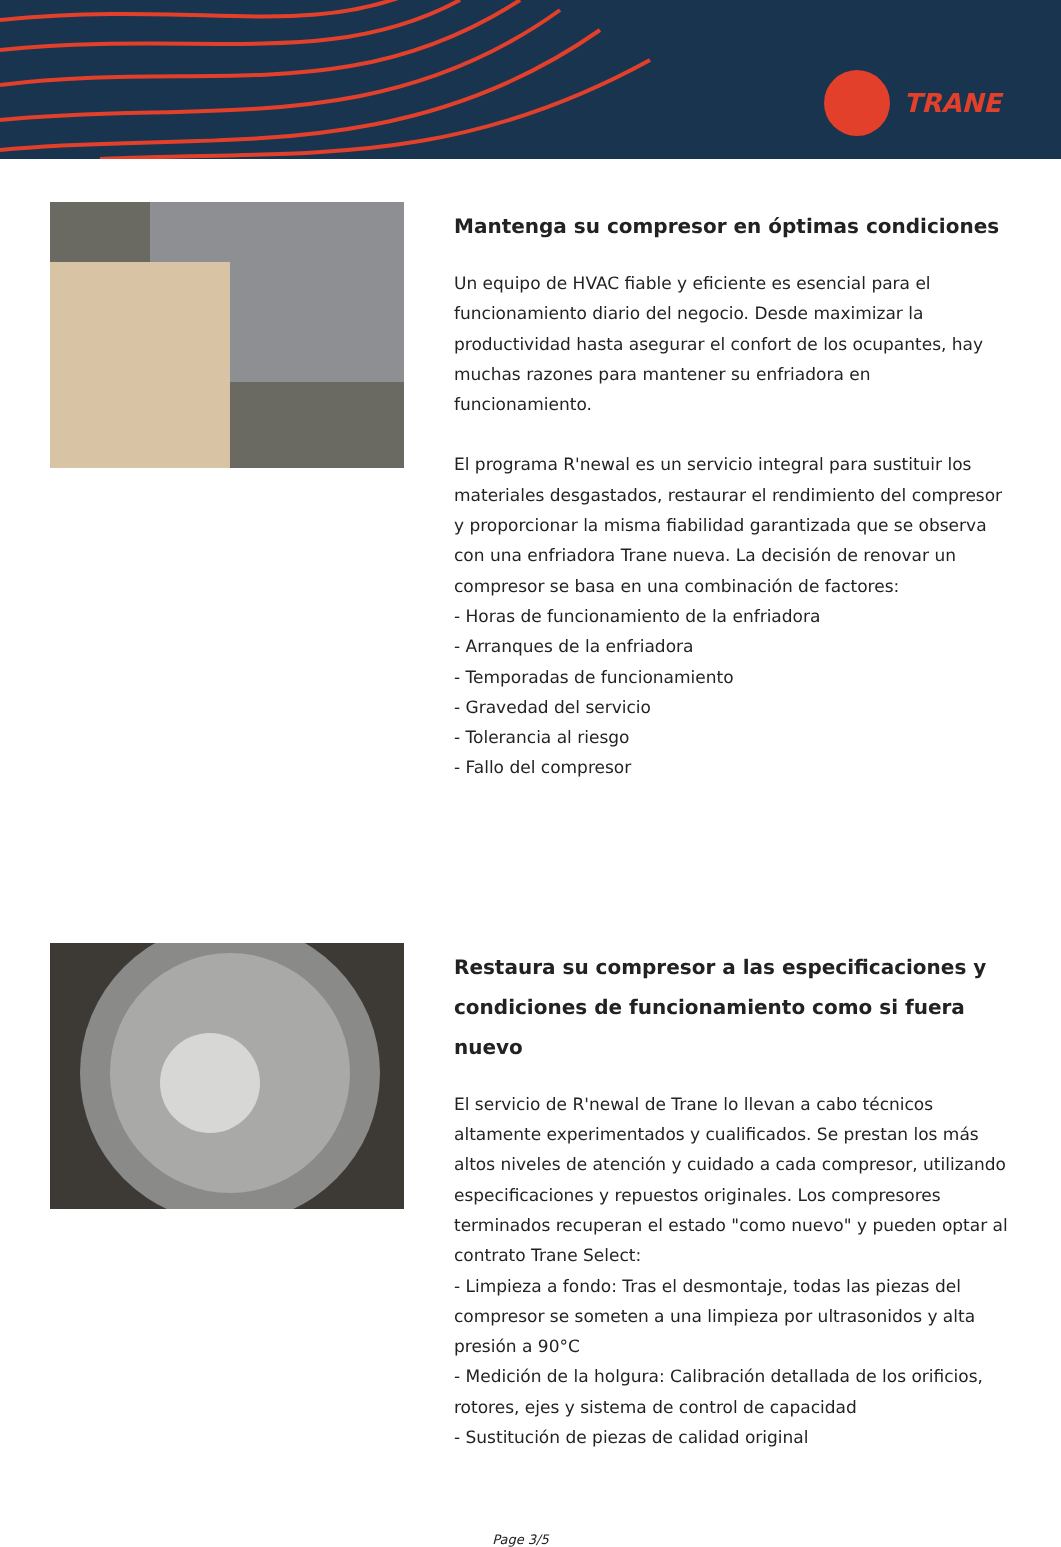TRANE
Mantenga su compresor en óptimas condiciones
Un equipo de HVAC fiable y eficiente es esencial para el funcionamiento diario del negocio. Desde maximizar la productividad hasta asegurar el confort de los ocupantes, hay muchas razones para mantener su enfriadora en funcionamiento.
El programa R'newal es un servicio integral para sustituir los materiales desgastados, restaurar el rendimiento del compresor y proporcionar la misma fiabilidad garantizada que se observa con una enfriadora Trane nueva. La decisión de renovar un compresor se basa en una combinación de factores:
- Horas de funcionamiento de la enfriadora
- Arranques de la enfriadora
- Temporadas de funcionamiento
- Gravedad del servicio
- Tolerancia al riesgo
- Fallo del compresor
Restaura su compresor a las especificaciones y condiciones de funcionamiento como si fuera nuevo
El servicio de R'newal de Trane lo llevan a cabo técnicos altamente experimentados y cualificados. Se prestan los más altos niveles de atención y cuidado a cada compresor, utilizando especificaciones y repuestos originales. Los compresores terminados recuperan el estado "como nuevo" y pueden optar al contrato Trane Select:
- Limpieza a fondo: Tras el desmontaje, todas las piezas del compresor se someten a una limpieza por ultrasonidos y alta presión a 90°C
- Medición de la holgura: Calibración detallada de los orificios, rotores, ejes y sistema de control de capacidad
- Sustitución de piezas de calidad original
Page 3/5